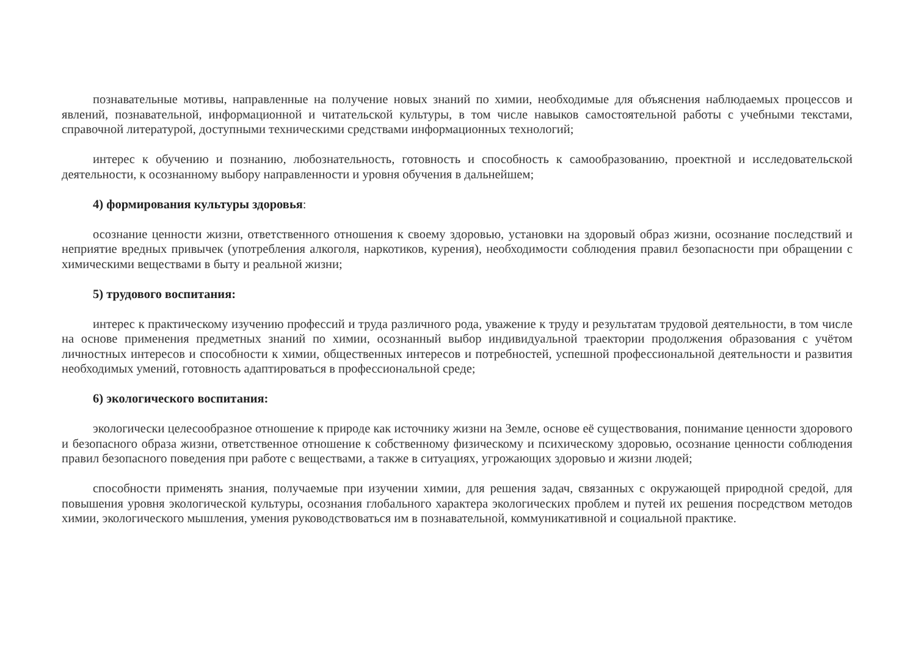познавательные мотивы, направленные на получение новых знаний по химии, необходимые для объяснения наблюдаемых процессов и явлений, познавательной, информационной и читательской культуры, в том числе навыков самостоятельной работы с учебными текстами, справочной литературой, доступными техническими средствами информационных технологий;
интерес к обучению и познанию, любознательность, готовность и способность к самообразованию, проектной и исследовательской деятельности, к осознанному выбору направленности и уровня обучения в дальнейшем;
4) формирования культуры здоровья:
осознание ценности жизни, ответственного отношения к своему здоровью, установки на здоровый образ жизни, осознание последствий и неприятие вредных привычек (употребления алкоголя, наркотиков, курения), необходимости соблюдения правил безопасности при обращении с химическими веществами в быту и реальной жизни;
5) трудового воспитания:
интерес к практическому изучению профессий и труда различного рода, уважение к труду и результатам трудовой деятельности, в том числе на основе применения предметных знаний по химии, осознанный выбор индивидуальной траектории продолжения образования с учётом личностных интересов и способности к химии, общественных интересов и потребностей, успешной профессиональной деятельности и развития необходимых умений, готовность адаптироваться в профессиональной среде;
6) экологического воспитания:
экологически целесообразное отношение к природе как источнику жизни на Земле, основе её существования, понимание ценности здорового и безопасного образа жизни, ответственное отношение к собственному физическому и психическому здоровью, осознание ценности соблюдения правил безопасного поведения при работе с веществами, а также в ситуациях, угрожающих здоровью и жизни людей;
способности применять знания, получаемые при изучении химии, для решения задач, связанных с окружающей природной средой, для повышения уровня экологической культуры, осознания глобального характера экологических проблем и путей их решения посредством методов химии, экологического мышления, умения руководствоваться им в познавательной, коммуникативной и социальной практике.